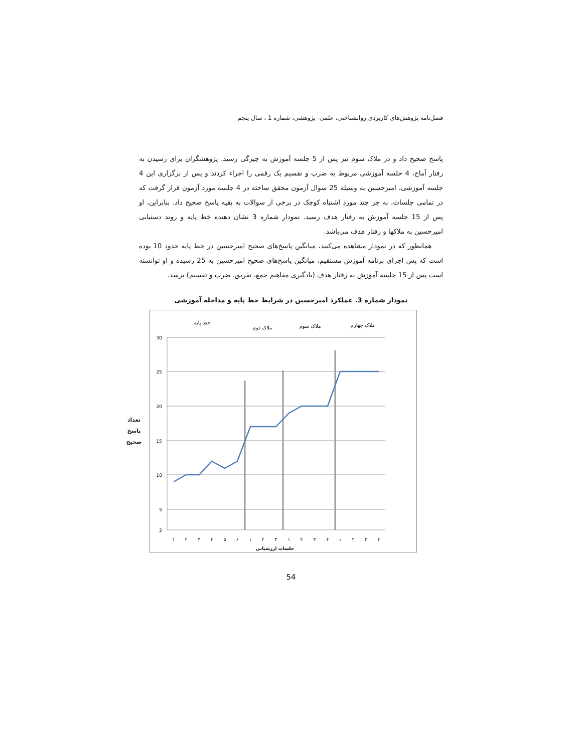فصل‌نامه پژوهش‌های کاربردی روانشناختی، علمی- پژوهشی، شماره 1 ، سال پنجم
پاسخ صحیح داد و در ملاک سوم نیز پس از 5 جلسه آموزش به چیرگی رسید. پژوهشگران برای رسیدن به رفتار آماج، 4 جلسه آموزشی مربوط به ضرب و تقسیم یک رقمی را اجراء کردند و پس از برگزاری این 4 جلسه آموزشی، امیرحسین به وسیله 25 سوال آزمون محقق ساخته در 4 جلسه مورد آزمون قرار گرفت که در تمامی جلسات، به جز چند مورد اشتباه کوچک در برخی از سوالات به بقیه پاسخ صحیح داد. بنابراین، او پس از 15 جلسه آموزش به رفتار هدف رسید. نمودار شماره 3 نشان دهنده خط پایه و روند دستیابی امیرحسین به ملاکها و رفتار هدف می‌باشد.
همانطور که در نمودار مشاهده می‌کنید، میانگین پاسخ‌های صحیح امیرحسین در خط پایه حدود 10 بوده است که پس اجرای برنامه آموزش مستقیم، میانگین پاسخ‌های صحیح امیرحسین به 25 رسیده و او توانسته است پس از 15 جلسه آموزش به رفتار هدف (یادگیری مفاهیم جمع، تفریق، ضرب و تقسیم) برسد.
نمودار شماره 3. عملکرد امیرحسین در شرایط خط پایه و مداخله آموزشی
تعداد
پاسخ
صحیح
خط پایه
ملاک دوم
ملاک سوم
ملاک چهارم
30
25
20
15
10
5
2
۱
۲
۳
۴
۵
۶
۱
۲
۳
۱
۲
۳
۴
۱
۲
۳
۴
جلسات ارزشیابی
54